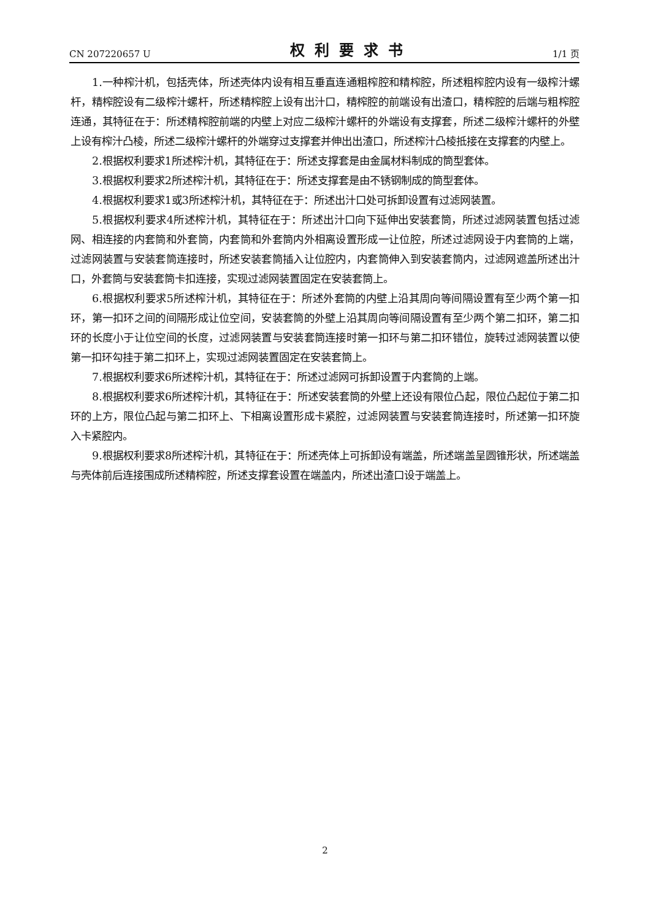CN 207220657 U 权利要求书 1/1 页
1.一种榨汁机，包括壳体，所述壳体内设有相互垂直连通粗榨腔和精榨腔，所述粗榨腔内设有一级榨汁螺杆，精榨腔设有二级榨汁螺杆，所述精榨腔上设有出汁口，精榨腔的前端设有出渣口，精榨腔的后端与粗榨腔连通，其特征在于：所述精榨腔前端的内壁上对应二级榨汁螺杆的外端设有支撑套，所述二级榨汁螺杆的外壁上设有榨汁凸棱，所述二级榨汁螺杆的外端穿过支撑套并伸出出渣口，所述榨汁凸棱抵接在支撑套的内壁上。
2.根据权利要求1所述榨汁机，其特征在于：所述支撑套是由金属材料制成的筒型套体。
3.根据权利要求2所述榨汁机，其特征在于：所述支撑套是由不锈钢制成的筒型套体。
4.根据权利要求1或3所述榨汁机，其特征在于：所述出汁口处可拆卸设置有过滤网装置。
5.根据权利要求4所述榨汁机，其特征在于：所述出汁口向下延伸出安装套筒，所述过滤网装置包括过滤网、相连接的内套筒和外套筒，内套筒和外套筒内外相离设置形成一让位腔，所述过滤网设于内套筒的上端，过滤网装置与安装套筒连接时，所述安装套筒插入让位腔内，内套筒伸入到安装套筒内，过滤网遮盖所述出汁口，外套筒与安装套筒卡扣连接，实现过滤网装置固定在安装套筒上。
6.根据权利要求5所述榨汁机，其特征在于：所述外套筒的内壁上沿其周向等间隔设置有至少两个第一扣环，第一扣环之间的间隔形成让位空间，安装套筒的外壁上沿其周向等间隔设置有至少两个第二扣环，第二扣环的长度小于让位空间的长度，过滤网装置与安装套筒连接时第一扣环与第二扣环错位，旋转过滤网装置以使第一扣环勾挂于第二扣环上，实现过滤网装置固定在安装套筒上。
7.根据权利要求6所述榨汁机，其特征在于：所述过滤网可拆卸设置于内套筒的上端。
8.根据权利要求6所述榨汁机，其特征在于：所述安装套筒的外壁上还设有限位凸起，限位凸起位于第二扣环的上方，限位凸起与第二扣环上、下相离设置形成卡紧腔，过滤网装置与安装套筒连接时，所述第一扣环旋入卡紧腔内。
9.根据权利要求8所述榨汁机，其特征在于：所述壳体上可拆卸设有端盖，所述端盖呈圆锥形状，所述端盖与壳体前后连接围成所述精榨腔，所述支撑套设置在端盖内，所述出渣口设于端盖上。
2